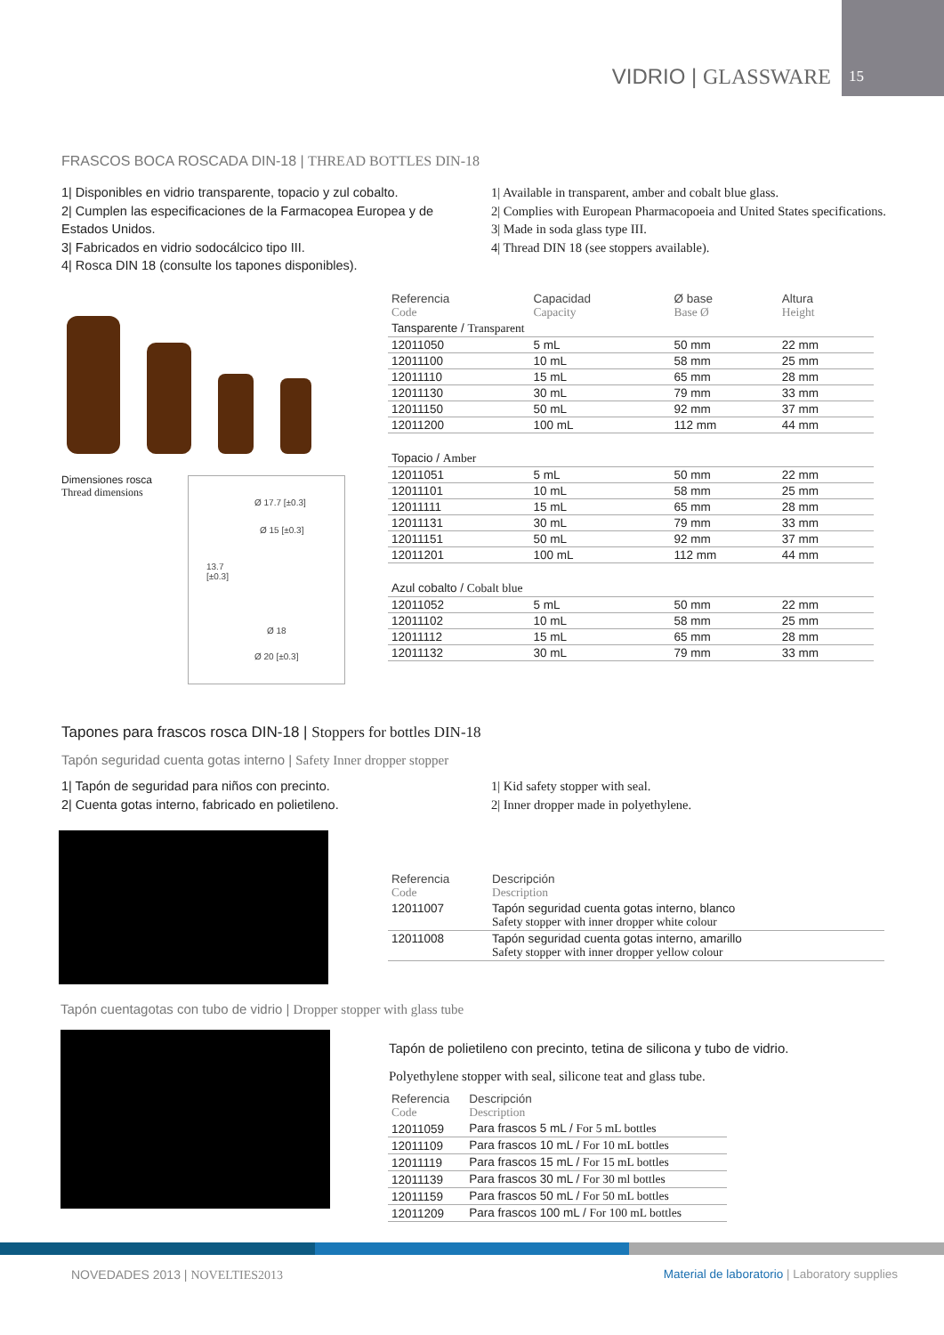VIDRIO | GLASSWARE 15
FRASCOS BOCA ROSCADA DIN-18 | THREAD BOTTLES DIN-18
1| Disponibles en vidrio transparente, topacio y zul cobalto.
2| Cumplen las especificaciones de la Farmacopea Europea y de Estados Unidos.
3| Fabricados en vidrio sodocálcico tipo III.
4| Rosca DIN 18 (consulte los tapones disponibles).
1| Available in transparent, amber and cobalt blue glass.
2| Complies with European Pharmacopoeia and United States specifications.
3| Made in soda glass type III.
4| Thread DIN 18 (see stoppers available).
Dimensiones rosca
Thread dimensions
Ø 17.7 [±0.3]
Ø 15 [±0.3]
13.7
[±0.3]
Ø 18
Ø 20 [±0.3]
| Referencia Code | Capacidad Capacity | Ø base Base Ø | Altura Height |
| --- | --- | --- | --- |
| Tansparente / Transparent | | | |
| 12011050 | 5 mL | 50 mm | 22 mm |
| 12011100 | 10 mL | 58 mm | 25 mm |
| 12011110 | 15 mL | 65 mm | 28 mm |
| 12011130 | 30 mL | 79 mm | 33 mm |
| 12011150 | 50 mL | 92 mm | 37 mm |
| 12011200 | 100 mL | 112 mm | 44 mm |
| Topacio / Amber | | | |
| 12011051 | 5 mL | 50 mm | 22 mm |
| 12011101 | 10 mL | 58 mm | 25 mm |
| 12011111 | 15 mL | 65 mm | 28 mm |
| 12011131 | 30 mL | 79 mm | 33 mm |
| 12011151 | 50 mL | 92 mm | 37 mm |
| 12011201 | 100 mL | 112 mm | 44 mm |
| Azul cobalto / Cobalt blue | | | |
| 12011052 | 5 mL | 50 mm | 22 mm |
| 12011102 | 10 mL | 58 mm | 25 mm |
| 12011112 | 15 mL | 65 mm | 28 mm |
| 12011132 | 30 mL | 79 mm | 33 mm |
Tapones para frascos rosca DIN-18 | Stoppers for bottles DIN-18
Tapón seguridad cuenta gotas interno | Safety Inner dropper stopper
1| Tapón de seguridad para niños con precinto.
2| Cuenta gotas interno, fabricado en polietileno.
1| Kid safety stopper with seal.
2| Inner dropper made in polyethylene.
| Referencia Code | Descripción Description |
| --- | --- |
| 12011007 | Tapón seguridad cuenta gotas interno, blanco Safety stopper with inner dropper white colour |
| 12011008 | Tapón seguridad cuenta gotas interno, amarillo Safety stopper with inner dropper yellow colour |
Tapón cuentagotas con tubo de vidrio | Dropper stopper with glass tube
Tapón de polietileno con precinto, tetina de silicona y tubo de vidrio.
Polyethylene stopper with seal, silicone teat and glass tube.
| Referencia Code | Descripción Description |
| --- | --- |
| 12011059 | Para frascos 5 mL / For 5 mL bottles |
| 12011109 | Para frascos 10 mL / For 10 mL bottles |
| 12011119 | Para frascos 15 mL / For 15 mL bottles |
| 12011139 | Para frascos 30 mL / For 30 ml bottles |
| 12011159 | Para frascos 50 mL / For 50 mL bottles |
| 12011209 | Para frascos 100 mL / For 100 mL bottles |
NOVEDADES 2013 | NOVELTIES2013
Material de laboratorio | Laboratory supplies